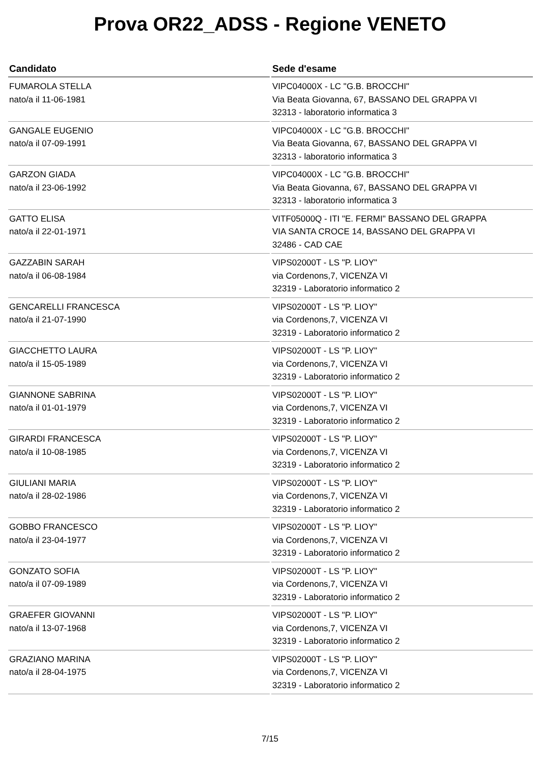Prova OR22_ADSS - Regione VENETO
| Candidato | Sede d'esame |
| --- | --- |
| FUMAROLA STELLA nato/a il 11-06-1981 | VIPC04000X - LC "G.B. BROCCHI" Via Beata Giovanna, 67, BASSANO DEL GRAPPA VI 32313 - laboratorio informatica 3 |
| GANGALE EUGENIO nato/a il 07-09-1991 | VIPC04000X - LC "G.B. BROCCHI" Via Beata Giovanna, 67, BASSANO DEL GRAPPA VI 32313 - laboratorio informatica 3 |
| GARZON GIADA nato/a il 23-06-1992 | VIPC04000X - LC "G.B. BROCCHI" Via Beata Giovanna, 67, BASSANO DEL GRAPPA VI 32313 - laboratorio informatica 3 |
| GATTO ELISA nato/a il 22-01-1971 | VITF05000Q - ITI "E. FERMI" BASSANO DEL GRAPPA VIA SANTA CROCE 14, BASSANO DEL GRAPPA VI 32486 - CAD CAE |
| GAZZABIN SARAH nato/a il 06-08-1984 | VIPS02000T - LS "P. LIOY" via Cordenons,7, VICENZA VI 32319 - Laboratorio informatico 2 |
| GENCARELLI FRANCESCA nato/a il 21-07-1990 | VIPS02000T - LS "P. LIOY" via Cordenons,7, VICENZA VI 32319 - Laboratorio informatico 2 |
| GIACCHETTO LAURA nato/a il 15-05-1989 | VIPS02000T - LS "P. LIOY" via Cordenons,7, VICENZA VI 32319 - Laboratorio informatico 2 |
| GIANNONE SABRINA nato/a il 01-01-1979 | VIPS02000T - LS "P. LIOY" via Cordenons,7, VICENZA VI 32319 - Laboratorio informatico 2 |
| GIRARDI FRANCESCA nato/a il 10-08-1985 | VIPS02000T - LS "P. LIOY" via Cordenons,7, VICENZA VI 32319 - Laboratorio informatico 2 |
| GIULIANI MARIA nato/a il 28-02-1986 | VIPS02000T - LS "P. LIOY" via Cordenons,7, VICENZA VI 32319 - Laboratorio informatico 2 |
| GOBBO FRANCESCO nato/a il 23-04-1977 | VIPS02000T - LS "P. LIOY" via Cordenons,7, VICENZA VI 32319 - Laboratorio informatico 2 |
| GONZATO SOFIA nato/a il 07-09-1989 | VIPS02000T - LS "P. LIOY" via Cordenons,7, VICENZA VI 32319 - Laboratorio informatico 2 |
| GRAEFER GIOVANNI nato/a il 13-07-1968 | VIPS02000T - LS "P. LIOY" via Cordenons,7, VICENZA VI 32319 - Laboratorio informatico 2 |
| GRAZIANO MARINA nato/a il 28-04-1975 | VIPS02000T - LS "P. LIOY" via Cordenons,7, VICENZA VI 32319 - Laboratorio informatico 2 |
7/15